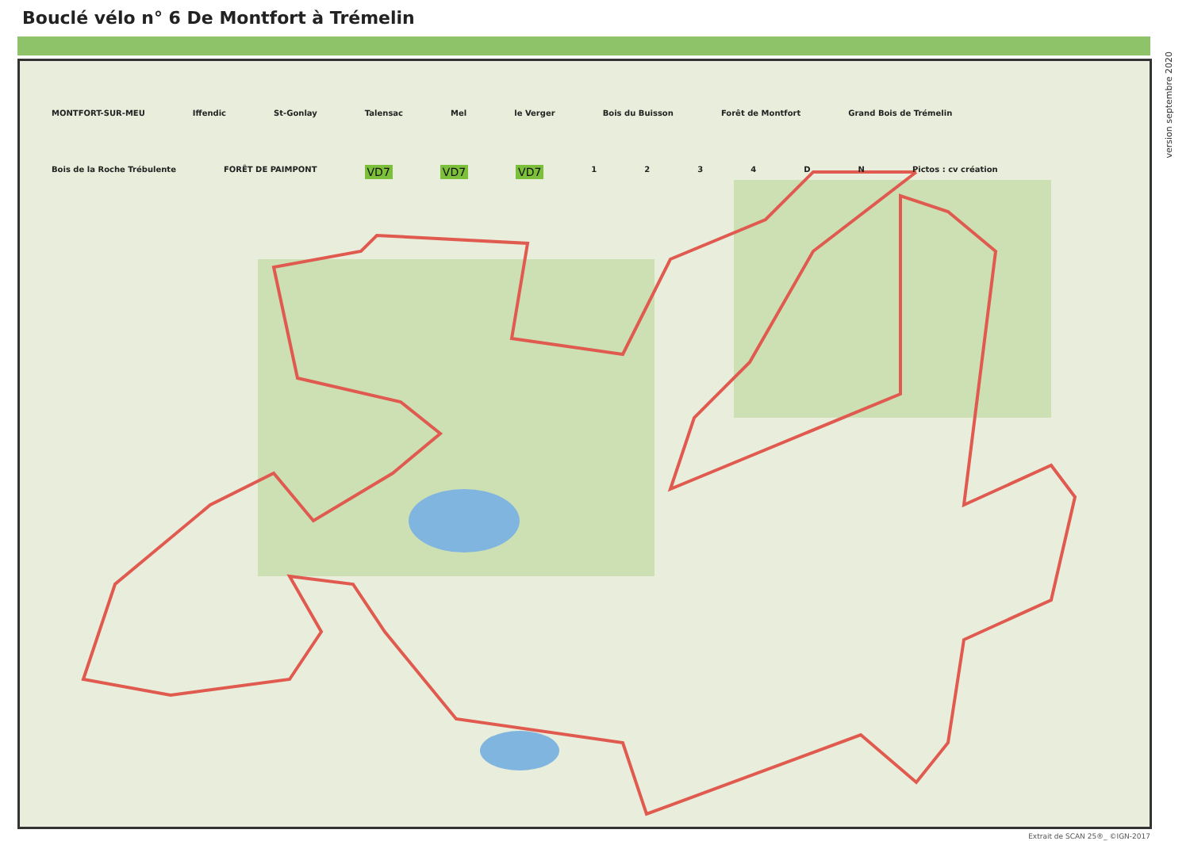Bouclé vélo n° 6 De Montfort à Trémelin
MONTFORT-SUR-MEU Iffendic St-Gonlay Talensac Mel le Verger Bois du Buisson Forêt de Montfort Grand Bois de Trémelin Bois de la Roche Trébulente FORÊT DE PAIMPONT VD7 VD7 VD7 1234 DN Pictos : cv création
version septembre 2020
Extrait de SCAN 25®_ ©IGN-2017